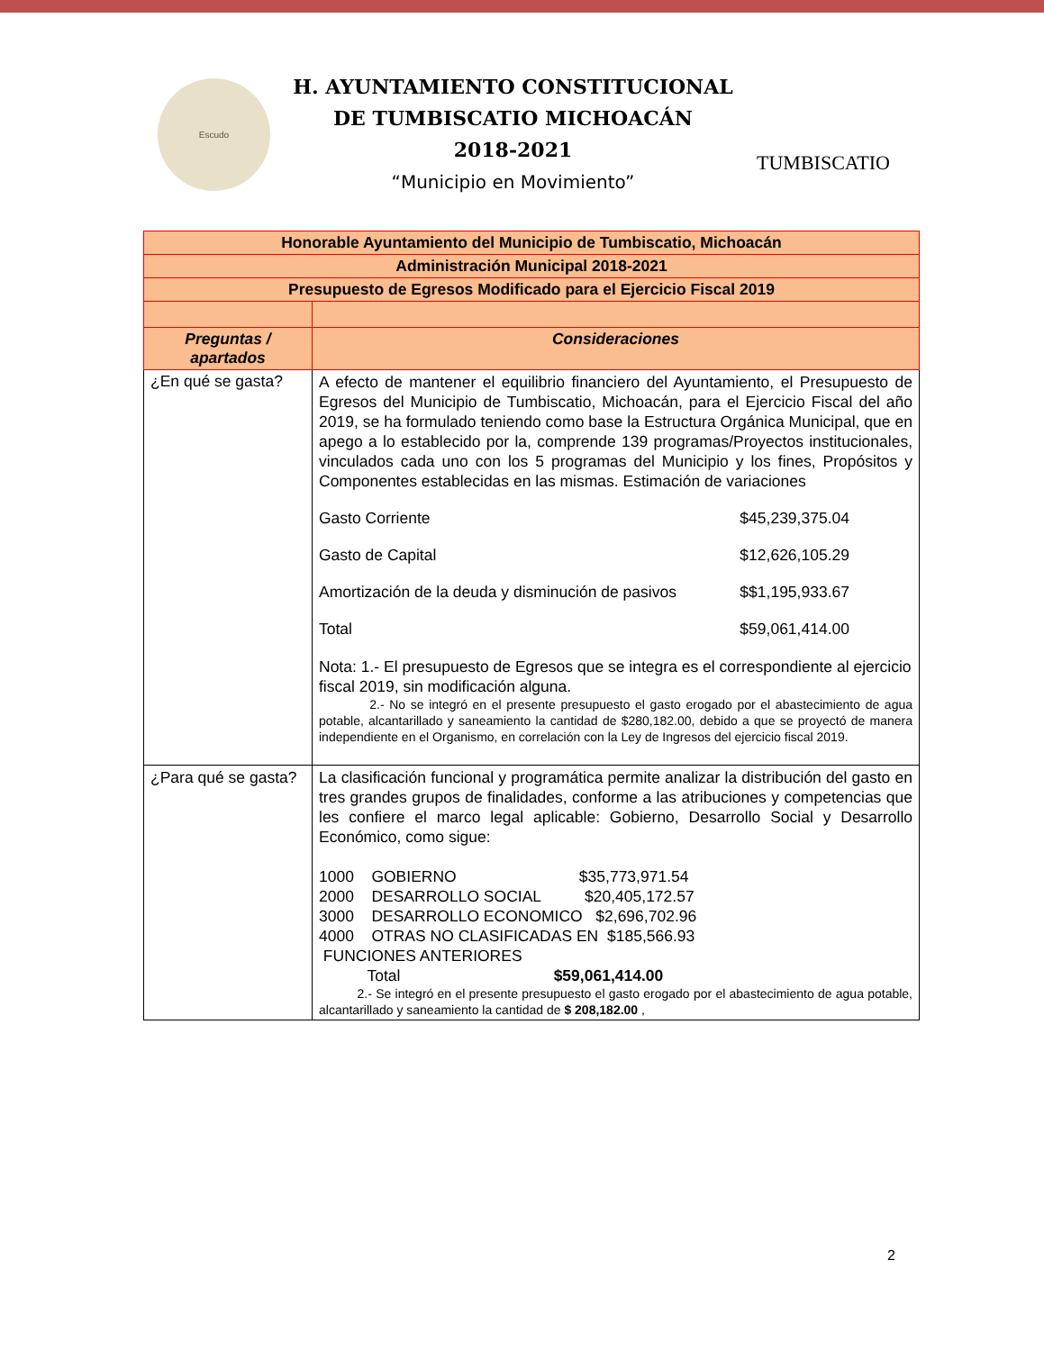Escudo
H. AYUNTAMIENTO CONSTITUCIONAL
DE TUMBISCATIO MICHOACÁN
2018-2021
“Municipio en Movimiento”
TUMBISCATIO
| Honorable Ayuntamiento del Municipio de Tumbiscatio, Michoacán | |
| Administración Municipal 2018-2021 | |
| Presupuesto de Egresos Modificado para el Ejercicio Fiscal 2019 | |
| Preguntas / apartados | Consideraciones |
| ¿En qué se gasta? | A efecto de mantener el equilibrio financiero del Ayuntamiento, el Presupuesto de Egresos del Municipio de Tumbiscatio, Michoacán, para el Ejercicio Fiscal del año 2019, se ha formulado teniendo como base la Estructura Orgánica Municipal, que en apego a lo establecido por la, comprende 139 programas/Proyectos institucionales, vinculados cada uno con los 5 programas del Municipio y los fines, Propósitos y Componentes establecidas en las mismas. Estimación de variaciones Gasto Corriente $45,239,375.04 Gasto de Capital $12,626,105.29 Amortización de la deuda y disminución de pasivos $$1,195,933.67 Total $59,061,414.00 Nota: 1.- El presupuesto de Egresos que se integra es el correspondiente al ejercicio fiscal 2019, sin modificación alguna. 2.- No se integró en el presente presupuesto el gasto erogado por el abastecimiento de agua potable, alcantarillado y saneamiento la cantidad de $280,182.00, debido a que se proyectó de manera independiente en el Organismo, en correlación con la Ley de Ingresos del ejercicio fiscal 2019. |
| ¿Para qué se gasta? | La clasificación funcional y programática permite analizar la distribución del gasto en tres grandes grupos de finalidades, conforme a las atribuciones y competencias que les confiere el marco legal aplicable: Gobierno, Desarrollo Social y Desarrollo Económico, como sigue: 1000 GOBIERNO $35,773,971.54 2000 DESARROLLO SOCIAL $20,405,172.57 3000 DESARROLLO ECONOMICO $2,696,702.96 4000 OTRAS NO CLASIFICADAS EN $185,566.93 FUNCIONES ANTERIORES Total $59,061,414.00 2.- Se integró en el presente presupuesto el gasto erogado por el abastecimiento de agua potable, alcantarillado y saneamiento la cantidad de $ 208,182.00 , |
2